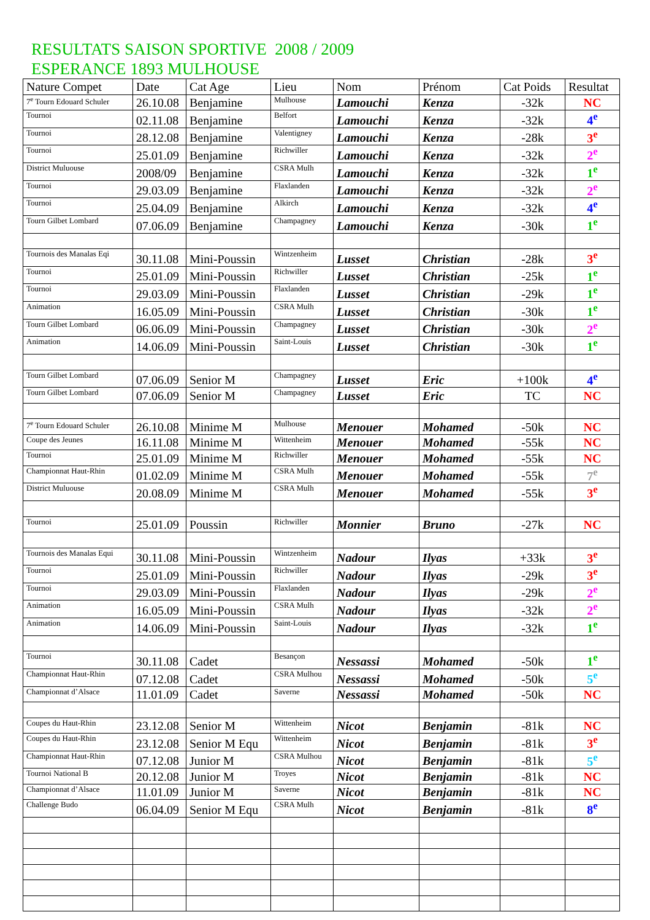RESULTATS SAISON SPORTIVE 2008 / 2009
ESPERANCE 1893 MULHOUSE
| Nature Compet | Date | Cat Age | Lieu | Nom | Prénom | Cat Poids | Resultat |
| --- | --- | --- | --- | --- | --- | --- | --- |
| 7<sup>e</sup> Tourn Edouard Schuler | 26.10.08 | Benjamine | Mulhouse | Lamouchi | Kenza | -32k | NC |
| Tournoi | 02.11.08 | Benjamine | Belfort | Lamouchi | Kenza | -32k | 4<sup>e</sup> |
| Tournoi | 28.12.08 | Benjamine | Valentigney | Lamouchi | Kenza | -28k | 3<sup>e</sup> |
| Tournoi | 25.01.09 | Benjamine | Richwiller | Lamouchi | Kenza | -32k | 2<sup>e</sup> |
| District Muluouse | 2008/09 | Benjamine | CSRA Mulh | Lamouchi | Kenza | -32k | 1<sup>e</sup> |
| Tournoi | 29.03.09 | Benjamine | Flaxlanden | Lamouchi | Kenza | -32k | 2<sup>e</sup> |
| Tournoi | 25.04.09 | Benjamine | Alkirch | Lamouchi | Kenza | -32k | 4<sup>e</sup> |
| Tourn Gilbet Lombard | 07.06.09 | Benjamine | Champagney | Lamouchi | Kenza | -30k | 1<sup>e</sup> |
| Tournois des Manalas Eqi | 30.11.08 | Mini-Poussin | Wintzenheim | Lusset | Christian | -28k | 3<sup>e</sup> |
| Tournoi | 25.01.09 | Mini-Poussin | Richwiller | Lusset | Christian | -25k | 1<sup>e</sup> |
| Tournoi | 29.03.09 | Mini-Poussin | Flaxlanden | Lusset | Christian | -29k | 1<sup>e</sup> |
| Animation | 16.05.09 | Mini-Poussin | CSRA Mulh | Lusset | Christian | -30k | 1<sup>e</sup> |
| Tourn Gilbet Lombard | 06.06.09 | Mini-Poussin | Champagney | Lusset | Christian | -30k | 2<sup>e</sup> |
| Animation | 14.06.09 | Mini-Poussin | Saint-Louis | Lusset | Christian | -30k | 1<sup>e</sup> |
| Tourn Gilbet Lombard | 07.06.09 | Senior M | Champagney | Lusset | Eric | +100k | 4<sup>e</sup> |
| Tourn Gilbet Lombard | 07.06.09 | Senior M | Champagney | Lusset | Eric | TC | NC |
| 7<sup>e</sup> Tourn Edouard Schuler | 26.10.08 | Minime M | Mulhouse | Menouer | Mohamed | -50k | NC |
| Coupe des Jeunes | 16.11.08 | Minime M | Wittenheim | Menouer | Mohamed | -55k | NC |
| Tournoi | 25.01.09 | Minime M | Richwiller | Menouer | Mohamed | -55k | NC |
| Championnat Haut-Rhin | 01.02.09 | Minime M | CSRA Mulh | Menouer | Mohamed | -55k | 7<sup>e</sup> |
| District Muluouse | 20.08.09 | Minime M | CSRA Mulh | Menouer | Mohamed | -55k | 3<sup>e</sup> |
| Tournoi | 25.01.09 | Poussin | Richwiller | Monnier | Bruno | -27k | NC |
| Tournois des Manalas Equi | 30.11.08 | Mini-Poussin | Wintzenheim | Nadour | Ilyas | +33k | 3<sup>e</sup> |
| Tournoi | 25.01.09 | Mini-Poussin | Richwiller | Nadour | Ilyas | -29k | 3<sup>e</sup> |
| Tournoi | 29.03.09 | Mini-Poussin | Flaxlanden | Nadour | Ilyas | -29k | 2<sup>e</sup> |
| Animation | 16.05.09 | Mini-Poussin | CSRA Mulh | Nadour | Ilyas | -32k | 2<sup>e</sup> |
| Animation | 14.06.09 | Mini-Poussin | Saint-Louis | Nadour | Ilyas | -32k | 1<sup>e</sup> |
| Tournoi | 30.11.08 | Cadet | Besançon | Nessassi | Mohamed | -50k | 1<sup>e</sup> |
| Championnat Haut-Rhin | 07.12.08 | Cadet | CSRA Mulhou | Nessassi | Mohamed | -50k | 5<sup>e</sup> |
| Championnat d’Alsace | 11.01.09 | Cadet | Saverne | Nessassi | Mohamed | -50k | NC |
| Coupes du Haut-Rhin | 23.12.08 | Senior M | Wittenheim | Nicot | Benjamin | -81k | NC |
| Coupes du Haut-Rhin | 23.12.08 | Senior M Equ | Wittenheim | Nicot | Benjamin | -81k | 3<sup>e</sup> |
| Championnat Haut-Rhin | 07.12.08 | Junior M | CSRA Mulhou | Nicot | Benjamin | -81k | 5<sup>e</sup> |
| Tournoi National B | 20.12.08 | Junior M | Troyes | Nicot | Benjamin | -81k | NC |
| Championnat d’Alsace | 11.01.09 | Junior M | Saverne | Nicot | Benjamin | -81k | NC |
| Challenge Budo | 06.04.09 | Senior M Equ | CSRA Mulh | Nicot | Benjamin | -81k | 8<sup>e</sup> |